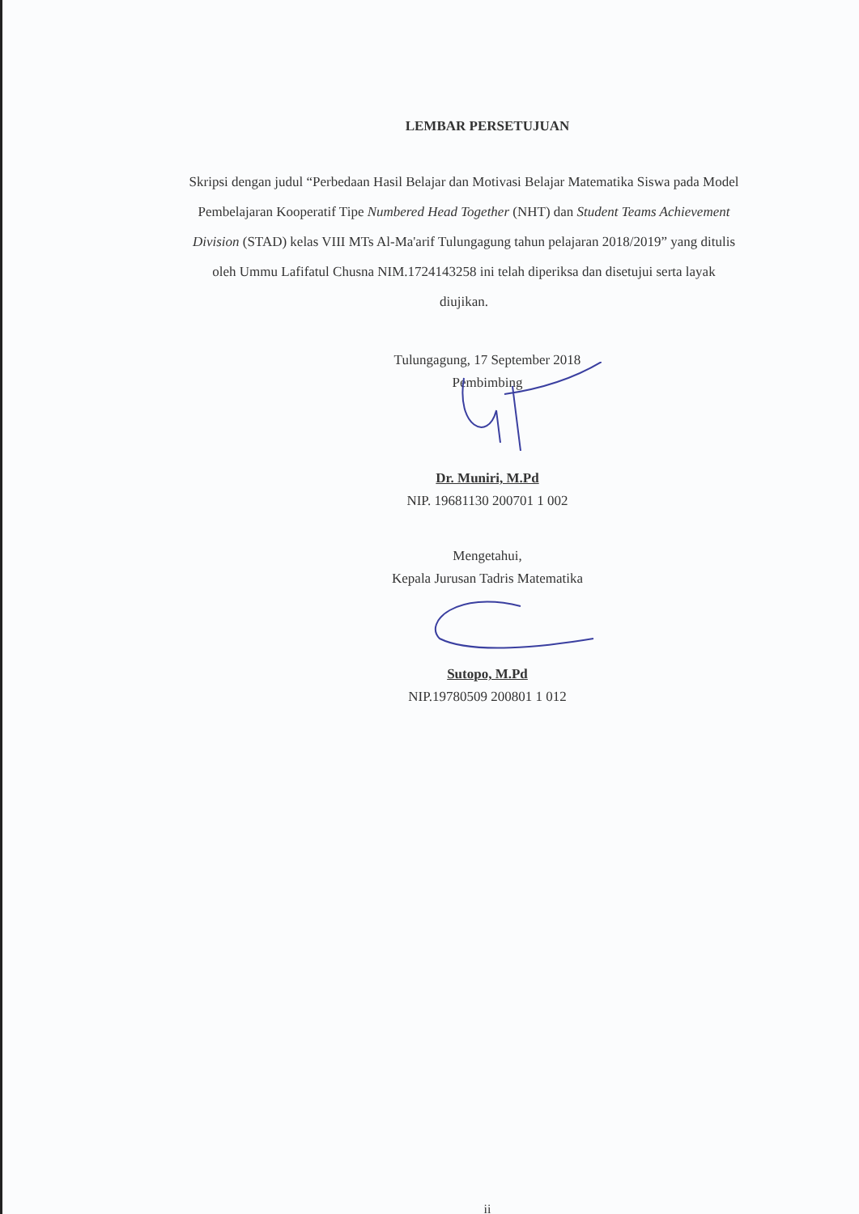LEMBAR PERSETUJUAN
Skripsi dengan judul “Perbedaan Hasil Belajar dan Motivasi Belajar Matematika Siswa pada Model Pembelajaran Kooperatif Tipe Numbered Head Together (NHT) dan Student Teams Achievement Division (STAD) kelas VIII MTs Al-Ma'arif Tulungagung tahun pelajaran 2018/2019” yang ditulis oleh Ummu Lafifatul Chusna NIM.1724143258 ini telah diperiksa dan disetujui serta layak diujikan.
Tulungagung, 17 September 2018
Pembimbing
Dr. Muniri, M.Pd
NIP. 19681130 200701 1 002
Mengetahui,
Kepala Jurusan Tadris Matematika
Sutopo, M.Pd
NIP.19780509 200801 1 012
ii